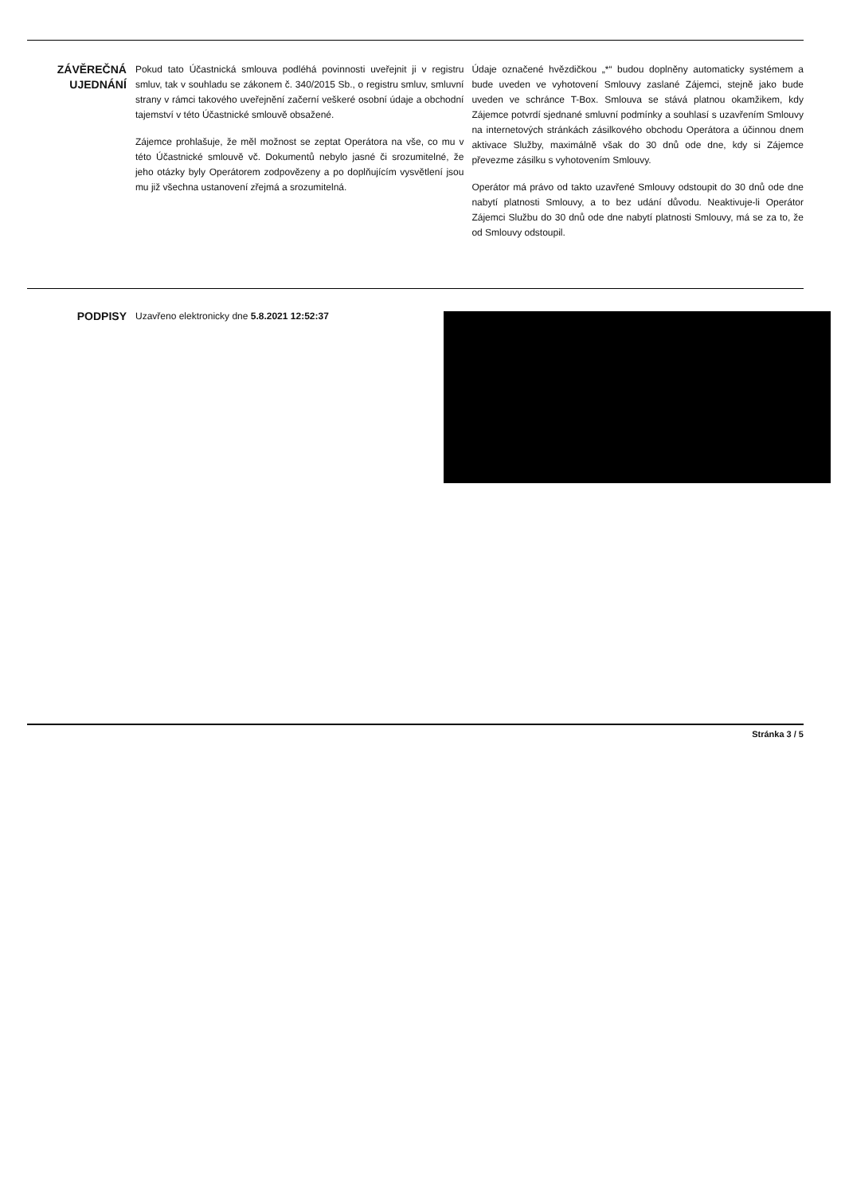ZÁVĚREČNÁ UJEDNÁNÍ
Pokud tato Účastnická smlouva podléhá povinnosti uveřejnit ji v registru smluv, tak v souhladu se zákonem č. 340/2015 Sb., o registru smluv, smluvní strany v rámci takového uveřejnění začerní veškeré osobní údaje a obchodní tajemství v této Účastnické smlouvě obsažené.
Zájemce prohlašuje, že měl možnost se zeptat Operátora na vše, co mu v této Účastnické smlouvě vč. Dokumentů nebylo jasné či srozumitelné, že jeho otázky byly Operátorem zodpovězeny a po doplňujícím vysvětlení jsou mu již všechna ustanovení zřejmá a srozumitelná.
Údaje označené hvězdičkou „*“ budou doplněny automaticky systémem a bude uveden ve vyhotovení Smlouvy zaslané Zájemci, stejně jako bude uveden ve schránce T-Box. Smlouva se stává platnou okamžikem, kdy Zájemce potvrdí sjednané smluvní podmínky a souhlasí s uzavřením Smlouvy na internetových stránkách zásilkového obchodu Operátora a účinnou dnem aktivace Služby, maximálně však do 30 dnů ode dne, kdy si Zájemce převezme zásilku s vyhotovením Smlouvy.
Operátor má právo od takto uzavřené Smlouvy odstoupit do 30 dnů ode dne nabytí platnosti Smlouvy, a to bez udání důvodu. Neaktivuje-li Operátor Zájemci Službu do 30 dnů ode dne nabytí platnosti Smlouvy, má se za to, že od Smlouvy odstoupil.
PODPISY
Uzavřeno elektronicky dne 5.8.2021 12:52:37
Stránka 3 / 5